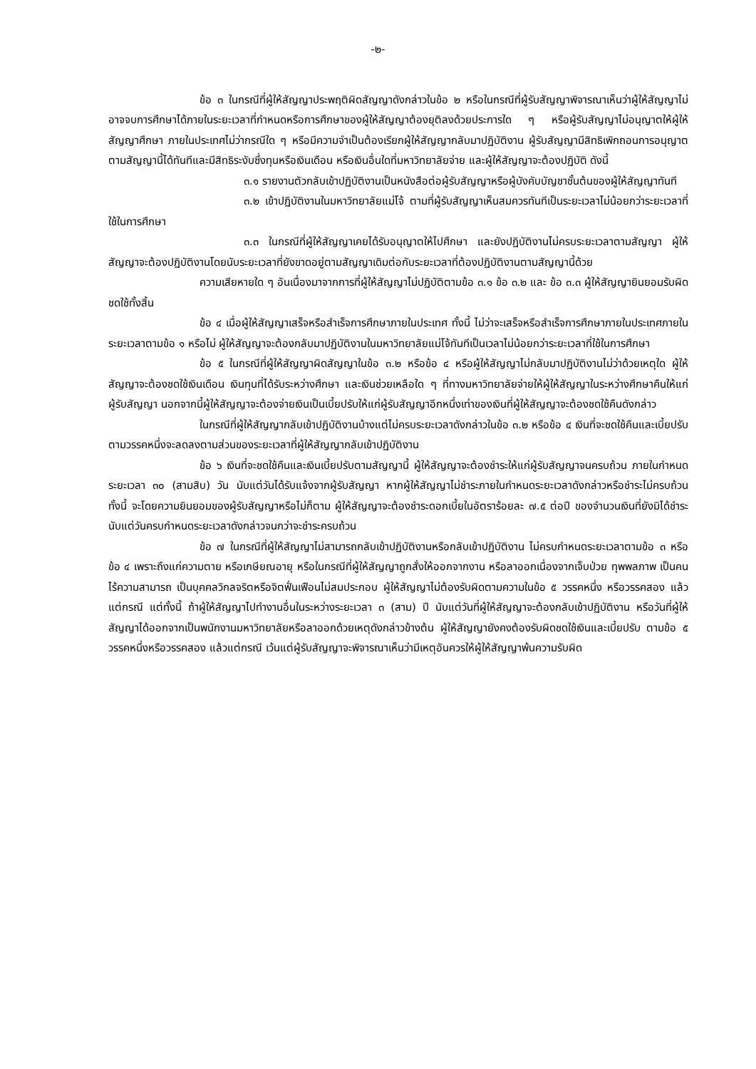-๒-
ข้อ ๓ ในกรณีที่ผู้ให้สัญญาประพฤติผิดสัญญาดังกล่าวในข้อ ๒ หรือในกรณีที่ผู้รับสัญญาพิจารณาเห็นว่าผู้ให้สัญญาไม่อาจจบการศึกษาได้ภายในระยะเวลาที่กำหนดหรือการศึกษาของผู้ให้สัญญาต้องยุติลงด้วยประการใด ๆ หรือผู้รับสัญญาไม่อนุญาตให้ผู้ให้สัญญาศึกษา ภายในประเทศไม่ว่ากรณีใด ๆ หรือมีความจำเป็นต้องเรียกผู้ให้สัญญากลับมาปฏิบัติงาน ผู้รับสัญญามีสิทธิเพิกถอนการอนุญาตตามสัญญานี้ได้ทันทีและมีสิทธิระงับซึ่งทุนหรือเงินเดือน หรือเงินอื่นใดที่มหาวิทยาลัยจ่าย และผู้ให้สัญญาจะต้องปฏิบัติ ดังนี้
๓.๑ รายงานตัวกลับเข้าปฏิบัติงานเป็นหนังสือต่อผู้รับสัญญาหรือผู้บังคับบัญชาชั้นต้นของผู้ให้สัญญาทันที
๓.๒ เข้าปฏิบัติงานในมหาวิทยาลัยแม่โจ้ ตามที่ผู้รับสัญญาเห็นสมควรทันทีเป็นระยะเวลาไม่น้อยกว่าระยะเวลาที่ใช้ในการศึกษา
๓.๓ ในกรณีที่ผู้ให้สัญญาเคยได้รับอนุญาตให้ไปศึกษา และยังปฏิบัติงานไม่ครบระยะเวลาตามสัญญา ผู้ให้สัญญาจะต้องปฏิบัติงานโดยนับระยะเวลาที่ยังขาดอยู่ตามสัญญาเดิมต่อกับระยะเวลาที่ต้องปฏิบัติงานตามสัญญานี้ด้วย
ความเสียหายใด ๆ อันเนื่องมาจากการที่ผู้ให้สัญญาไม่ปฏิบัติตามข้อ ๓.๑ ข้อ ๓.๒ และ ข้อ ๓.๓ ผู้ให้สัญญายินยอมรับผิดชดใช้ทั้งสิ้น
ข้อ ๔ เมื่อผู้ให้สัญญาเสร็จหรือสำเร็จการศึกษาภายในประเทศ ทั้งนี้ ไม่ว่าจะเสร็จหรือสำเร็จการศึกษาภายในประเทศภายในระยะเวลาตามข้อ ๑ หรือไม่ ผู้ให้สัญญาจะต้องกลับมาปฏิบัติงานในมหาวิทยาลัยแม่โจ้ทันทีเป็นเวลาไม่น้อยกว่าระยะเวลาที่ใช้ในการศึกษา
ข้อ ๕ ในกรณีที่ผู้ให้สัญญาผิดสัญญาในข้อ ๓.๒ หรือข้อ ๔ หรือผู้ให้สัญญาไม่กลับมาปฏิบัติงานไม่ว่าด้วยเหตุใด ผู้ให้สัญญาจะต้องชดใช้เงินเดือน เงินทุนที่ได้รับระหว่างศึกษา และเงินช่วยเหลือใด ๆ ที่ทางมหาวิทยาลัยจ่ายให้ผู้ให้สัญญาในระหว่างศึกษาคืนให้แก่ผู้รับสัญญา นอกจากนี้ผู้ให้สัญญาจะต้องจ่ายเงินเป็นเบี้ยปรับให้แก่ผู้รับสัญญาอีกหนึ่งเท่าของเงินที่ผู้ให้สัญญาจะต้องชดใช้คืนดังกล่าว
ในกรณีที่ผู้ให้สัญญากลับเข้าปฏิบัติงานบ้างแต่ไม่ครบระยะเวลาดังกล่าวในข้อ ๓.๒ หรือข้อ ๔ เงินที่จะชดใช้คืนและเบี้ยปรับตามวรรคหนึ่งจะลดลงตามส่วนของระยะเวลาที่ผู้ให้สัญญากลับเข้าปฏิบัติงาน
ข้อ ๖ เงินที่จะชดใช้คืนและเงินเบี้ยปรับตามสัญญานี้ ผู้ให้สัญญาจะต้องชำระให้แก่ผู้รับสัญญาจนครบถ้วน ภายในกำหนดระยะเวลา ๓๐ (สามสิบ) วัน นับแต่วันได้รับแจ้งจากผู้รับสัญญา หากผู้ให้สัญญาไม่ชำระภายในกำหนดระยะเวลาดังกล่าวหรือชำระไม่ครบถ้วน ทั้งนี้ จะโดยความยินยอมของผู้รับสัญญาหรือไม่ก็ตาม ผู้ให้สัญญาจะต้องชำระดอกเบี้ยในอัตราร้อยละ ๗.๕ ต่อปี ของจำนวนเงินที่ยังมิได้ชำระ นับแต่วันครบกำหนดระยะเวลาดังกล่าวจนกว่าจะชำระครบถ้วน
ข้อ ๗ ในกรณีที่ผู้ให้สัญญาไม่สามารถกลับเข้าปฏิบัติงานหรือกลับเข้าปฏิบัติงาน ไม่ครบกำหนดระยะเวลาตามข้อ ๓ หรือข้อ ๔ เพราะถึงแก่ความตาย หรือเกษียณอายุ หรือในกรณีที่ผู้ให้สัญญาถูกสั่งให้ออกจากงาน หรือลาออกเนื่องจากเจ็บป่วย ทุพพลภาพ เป็นคนไร้ความสามารถ เป็นบุคคลวิกลจริตหรือจิตฟั่นเฟือนไม่สมประกอบ ผู้ให้สัญญาไม่ต้องรับผิดตามความในข้อ ๕ วรรคหนึ่ง หรือวรรคสอง แล้วแต่กรณี แต่ทั้งนี้ ถ้าผู้ให้สัญญาไปทำงานอื่นในระหว่างระยะเวลา ๓ (สาม) ปี นับแต่วันที่ผู้ให้สัญญาจะต้องกลับเข้าปฏิบัติงาน หรือวันที่ผู้ให้สัญญาได้ออกจากเป็นพนักงานมหาวิทยาลัยหรือลาออกด้วยเหตุดังกล่าวข้างต้น ผู้ให้สัญญายังคงต้องรับผิดชดใช้เงินและเบี้ยปรับ ตามข้อ ๕ วรรคหนึ่งหรือวรรคสอง แล้วแต่กรณี เว้นแต่ผู้รับสัญญาจะพิจารณาเห็นว่ามีเหตุอันควรให้ผู้ให้สัญญาพ้นความรับผิด